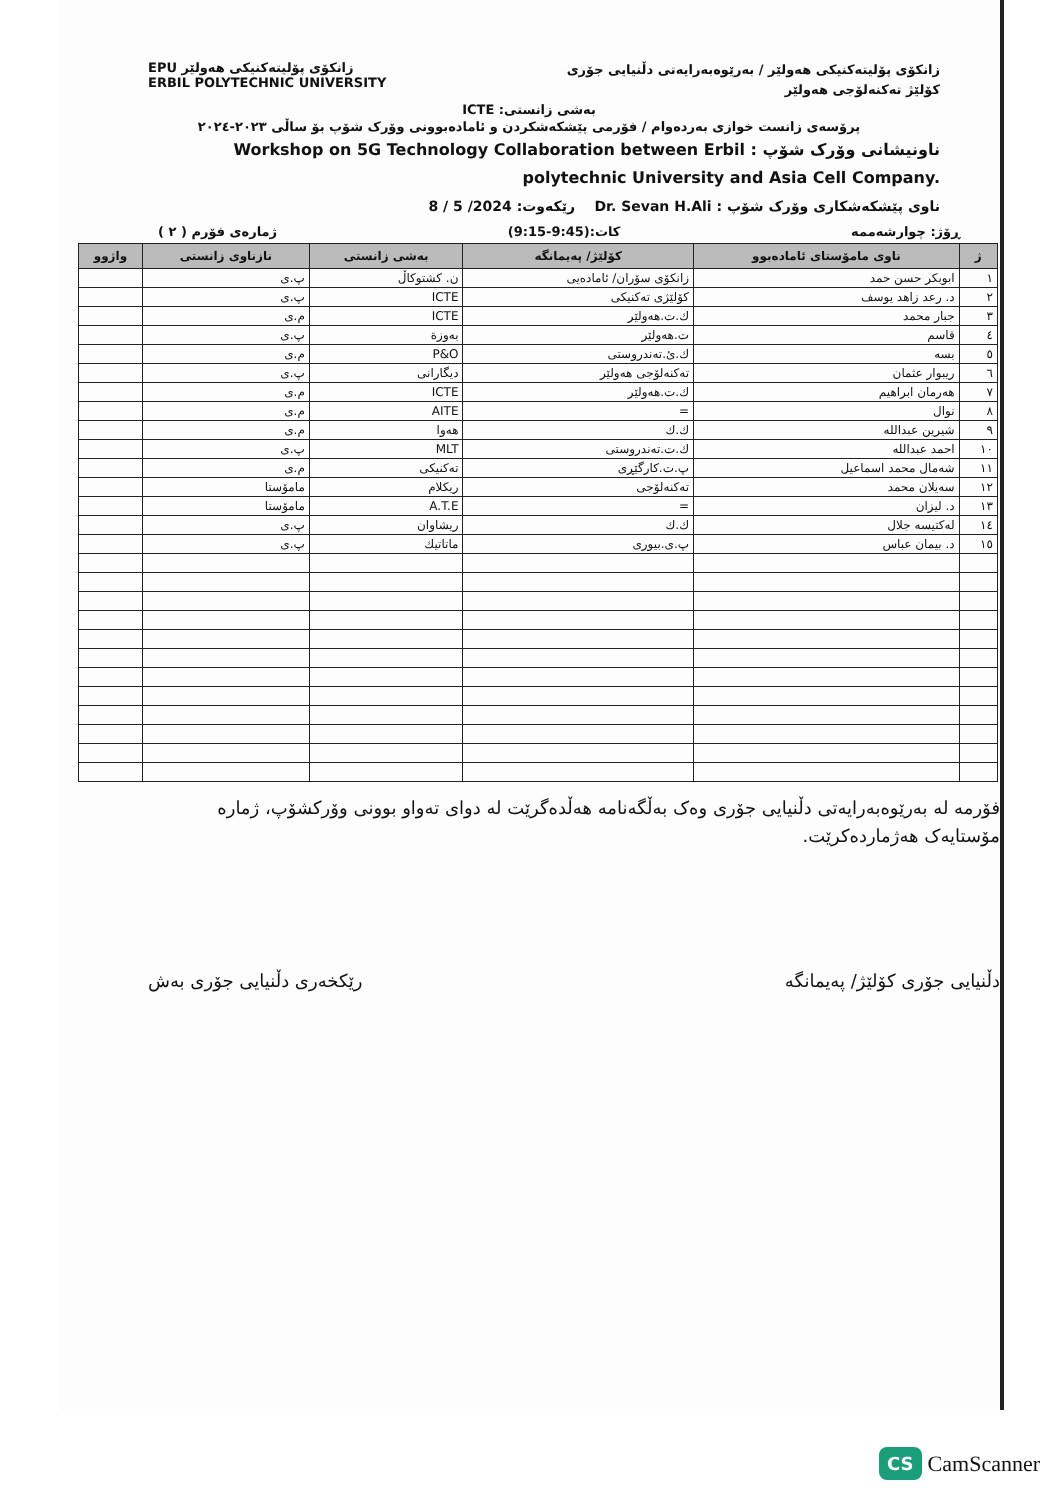EPU زانكۆی پۆلیتەكنیكی هەولێر
ERBIL POLYTECHNIC UNIVERSITY
زانكۆی پۆلیتەكنیكی هەولێر / بەرێوەبەرایەتی دڵنیایی جۆری
كۆلێژ تەكنەلۆجی هەولێر
بەشی زانستی: ICTE
پرۆسەی زانست خوازی بەردەوام / فۆرمی پێشكەشكردن و ئامادەبوونی وۆرک شۆپ بۆ ساڵی ٢٠٢٣-٢٠٢٤
ناونیشانی وۆرک شۆپ : Workshop on 5G Technology Collaboration between Erbil polytechnic University and Asia Cell Company.
ناوی پێشكەشكاری وۆرک شۆپ : Dr. Sevan H.Ali رێكەوت: 2024/ 5 / 8
( ٢ ) ژمارەی فۆرم كات:(9:45-9:15) ڕۆژ: چوارشەممە
| ژ | ناوی مامۆستای ئامادەبوو | كۆلێژ/ پەیمانگە | بەشی زانستی | نازناوی زانستی | واژوو |
| --- | --- | --- | --- | --- | --- |
| ١ | ابوبكر حسن حمد | زانكۆی سۆران/ ئامادەیی | ن. كشتوكاڵ | پ.ی | |
| ٢ | د. رعد زاهد یوسف | كۆلێژی تەكنیكی | ICTE | پ.ی | |
| ٣ | جبار محمد | ك.ت.هەولێر | ICTE | م.ی | |
| ٤ | قاسم | ت.هەولێر | بەوزة | پ.ی | |
| ٥ | بسە | ك.ئ.تەندروستی | P&O | م.ی | |
| ٦ | ریبوار عثمان | تەكنەلۆجی هەولێر | دیگارانی | پ.ی | |
| ٧ | هەرمان ابراهیم | ك.ت.هەولێر | ICTE | م.ی | |
| ٨ | نوال | = | AITE | م.ی | |
| ٩ | شیرین عبدالله | ك.ك | هەوا | م.ی | |
| ١٠ | احمد عبدالله | ك.ت.تەندروستی | MLT | پ.ی | |
| ١١ | شەمال محمد اسماعیل | پ.ت.كارگێڕی | تەكنیكی | م.ی | |
| ١٢ | سەیلان محمد | تەكنەلۆجی | ریكلام | مامۆستا | |
| ١٣ | د. لیزان | = | A.T.E | مامۆستا | |
| ١٤ | لەكتیسە جلال | ك.ك | ریشاوان | پ.ی | |
| ١٥ | د. بیمان عباس | پ.ی.بیوری | ماتاتیك | پ.ی | |
فۆرمە لە بەرێوەبەرایەتی دڵنیایی جۆری وەک بەڵگەنامە هەڵدەگرێت لە دوای تەواو بوونی وۆركشۆپ، ژمارە
مۆستایەک هەژماردەكرێت.
رێكخەری دڵنیایی جۆری بەش دڵنیایی جۆری كۆلێژ/ پەیمانگە
CS CamScanner